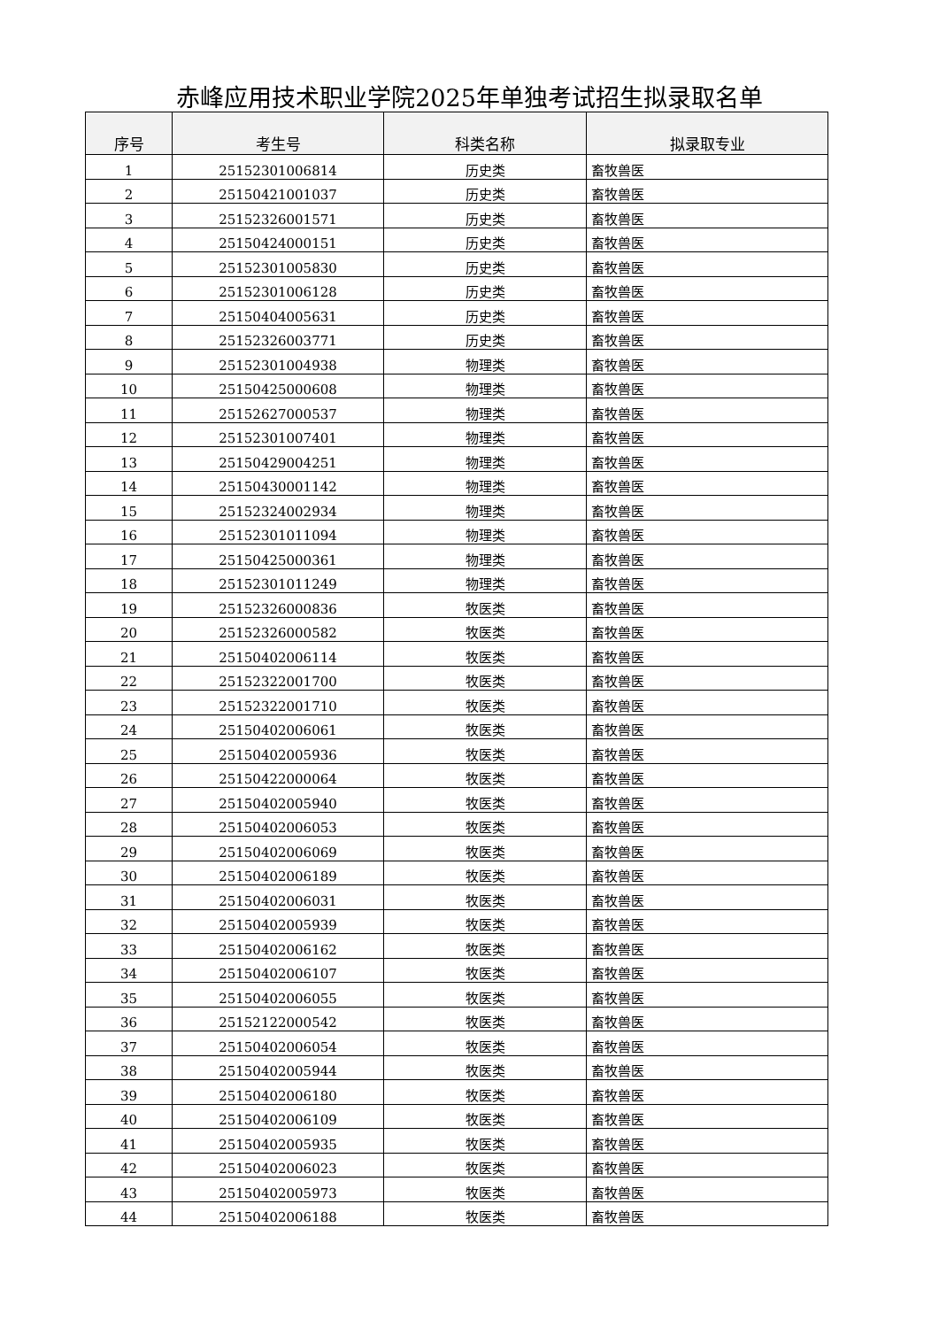赤峰应用技术职业学院2025年单独考试招生拟录取名单
| 序号 | 考生号 | 科类名称 | 拟录取专业 |
| --- | --- | --- | --- |
| 1 | 25152301006814 | 历史类 | 畜牧兽医 |
| 2 | 25150421001037 | 历史类 | 畜牧兽医 |
| 3 | 25152326001571 | 历史类 | 畜牧兽医 |
| 4 | 25150424000151 | 历史类 | 畜牧兽医 |
| 5 | 25152301005830 | 历史类 | 畜牧兽医 |
| 6 | 25152301006128 | 历史类 | 畜牧兽医 |
| 7 | 25150404005631 | 历史类 | 畜牧兽医 |
| 8 | 25152326003771 | 历史类 | 畜牧兽医 |
| 9 | 25152301004938 | 物理类 | 畜牧兽医 |
| 10 | 25150425000608 | 物理类 | 畜牧兽医 |
| 11 | 25152627000537 | 物理类 | 畜牧兽医 |
| 12 | 25152301007401 | 物理类 | 畜牧兽医 |
| 13 | 25150429004251 | 物理类 | 畜牧兽医 |
| 14 | 25150430001142 | 物理类 | 畜牧兽医 |
| 15 | 25152324002934 | 物理类 | 畜牧兽医 |
| 16 | 25152301011094 | 物理类 | 畜牧兽医 |
| 17 | 25150425000361 | 物理类 | 畜牧兽医 |
| 18 | 25152301011249 | 物理类 | 畜牧兽医 |
| 19 | 25152326000836 | 牧医类 | 畜牧兽医 |
| 20 | 25152326000582 | 牧医类 | 畜牧兽医 |
| 21 | 25150402006114 | 牧医类 | 畜牧兽医 |
| 22 | 25152322001700 | 牧医类 | 畜牧兽医 |
| 23 | 25152322001710 | 牧医类 | 畜牧兽医 |
| 24 | 25150402006061 | 牧医类 | 畜牧兽医 |
| 25 | 25150402005936 | 牧医类 | 畜牧兽医 |
| 26 | 25150422000064 | 牧医类 | 畜牧兽医 |
| 27 | 25150402005940 | 牧医类 | 畜牧兽医 |
| 28 | 25150402006053 | 牧医类 | 畜牧兽医 |
| 29 | 25150402006069 | 牧医类 | 畜牧兽医 |
| 30 | 25150402006189 | 牧医类 | 畜牧兽医 |
| 31 | 25150402006031 | 牧医类 | 畜牧兽医 |
| 32 | 25150402005939 | 牧医类 | 畜牧兽医 |
| 33 | 25150402006162 | 牧医类 | 畜牧兽医 |
| 34 | 25150402006107 | 牧医类 | 畜牧兽医 |
| 35 | 25150402006055 | 牧医类 | 畜牧兽医 |
| 36 | 25152122000542 | 牧医类 | 畜牧兽医 |
| 37 | 25150402006054 | 牧医类 | 畜牧兽医 |
| 38 | 25150402005944 | 牧医类 | 畜牧兽医 |
| 39 | 25150402006180 | 牧医类 | 畜牧兽医 |
| 40 | 25150402006109 | 牧医类 | 畜牧兽医 |
| 41 | 25150402005935 | 牧医类 | 畜牧兽医 |
| 42 | 25150402006023 | 牧医类 | 畜牧兽医 |
| 43 | 25150402005973 | 牧医类 | 畜牧兽医 |
| 44 | 25150402006188 | 牧医类 | 畜牧兽医 |